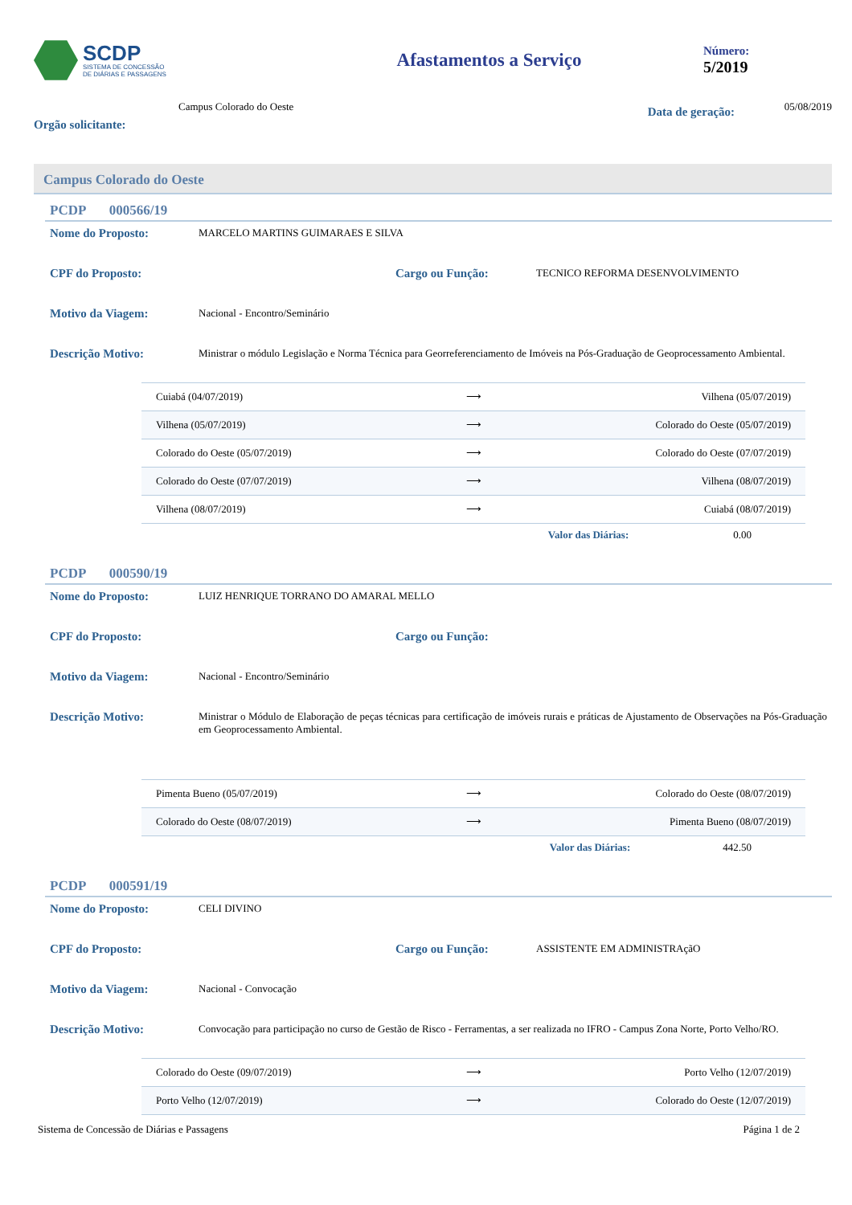SCDP
SISTEMA DE CONCESSÃO
DE DIÁRIAS E PASSAGENS
Afastamentos a Serviço
Número:
5/2019
Orgão solicitante:
Campus Colorado do Oeste
Data de geração:
05/08/2019
Campus Colorado do Oeste
PCDP 000566/19
Nome do Proposto:
MARCELO MARTINS GUIMARAES E SILVA
CPF do Proposto: Cargo ou Função:
TECNICO REFORMA DESENVOLVIMENTO
Motivo da Viagem:
Nacional - Encontro/Seminário
Descrição Motivo:
Ministrar o módulo Legislação e Norma Técnica para Georreferenciamento de Imóveis na Pós-Graduação de Geoprocessamento Ambiental.
| Cuiabá (04/07/2019) | ⟶ | Vilhena (05/07/2019) |
| Vilhena (05/07/2019) | ⟶ | Colorado do Oeste (05/07/2019) |
| Colorado do Oeste (05/07/2019) | ⟶ | Colorado do Oeste (07/07/2019) |
| Colorado do Oeste (07/07/2019) | ⟶ | Vilhena (08/07/2019) |
| Vilhena (08/07/2019) | ⟶ | Cuiabá (08/07/2019) |
Valor das Diárias: 0.00
PCDP 000590/19
Nome do Proposto:
LUIZ HENRIQUE TORRANO DO AMARAL MELLO
CPF do Proposto: Cargo ou Função:
Motivo da Viagem:
Nacional - Encontro/Seminário
Descrição Motivo:
Ministrar o Módulo de Elaboração de peças técnicas para certificação de imóveis rurais e práticas de Ajustamento de Observações na Pós-Graduação em Geoprocessamento Ambiental.
| Pimenta Bueno (05/07/2019) | ⟶ | Colorado do Oeste (08/07/2019) |
| Colorado do Oeste (08/07/2019) | ⟶ | Pimenta Bueno (08/07/2019) |
Valor das Diárias: 442.50
PCDP 000591/19
Nome do Proposto:
CELI DIVINO
CPF do Proposto: Cargo ou Função:
ASSISTENTE EM ADMINISTRAçãO
Motivo da Viagem:
Nacional - Convocação
Descrição Motivo:
Convocação para participação no curso de Gestão de Risco - Ferramentas, a ser realizada no IFRO - Campus Zona Norte, Porto Velho/RO.
| Colorado do Oeste (09/07/2019) | ⟶ | Porto Velho (12/07/2019) |
| Porto Velho (12/07/2019) | ⟶ | Colorado do Oeste (12/07/2019) |
Sistema de Concessão de Diárias e Passagens Página 1 de 2